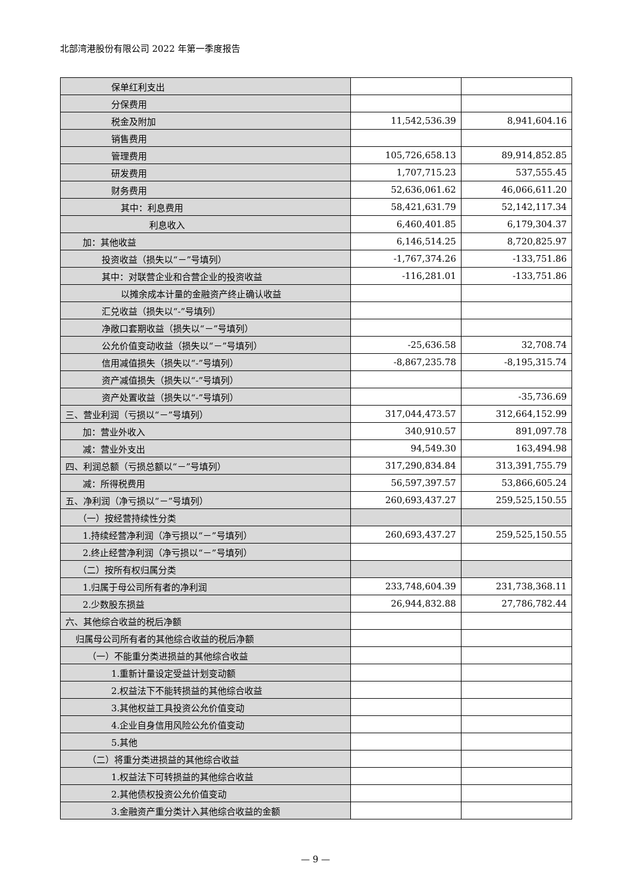北部湾港股份有限公司 2022 年第一季度报告
| 保单红利支出 | | |
| 分保费用 | | |
| 税金及附加 | 11,542,536.39 | 8,941,604.16 |
| 销售费用 | | |
| 管理费用 | 105,726,658.13 | 89,914,852.85 |
| 研发费用 | 1,707,715.23 | 537,555.45 |
| 财务费用 | 52,636,061.62 | 46,066,611.20 |
| 其中：利息费用 | 58,421,631.79 | 52,142,117.34 |
| 利息收入 | 6,460,401.85 | 6,179,304.37 |
| 加：其他收益 | 6,146,514.25 | 8,720,825.97 |
| 投资收益（损失以“－”号填列） | -1,767,374.26 | -133,751.86 |
| 其中：对联营企业和合营企业的投资收益 | -116,281.01 | -133,751.86 |
| 以摊余成本计量的金融资产终止确认收益 | | |
| 汇兑收益（损失以“-”号填列） | | |
| 净敞口套期收益（损失以“－”号填列） | | |
| 公允价值变动收益（损失以“－”号填列） | -25,636.58 | 32,708.74 |
| 信用减值损失（损失以“-”号填列） | -8,867,235.78 | -8,195,315.74 |
| 资产减值损失（损失以“-”号填列） | | |
| 资产处置收益（损失以“-”号填列） | | -35,736.69 |
| 三、营业利润（亏损以“－”号填列） | 317,044,473.57 | 312,664,152.99 |
| 加：营业外收入 | 340,910.57 | 891,097.78 |
| 减：营业外支出 | 94,549.30 | 163,494.98 |
| 四、利润总额（亏损总额以“－”号填列） | 317,290,834.84 | 313,391,755.79 |
| 减：所得税费用 | 56,597,397.57 | 53,866,605.24 |
| 五、净利润（净亏损以“－”号填列） | 260,693,437.27 | 259,525,150.55 |
| （一）按经营持续性分类 | | |
| 1.持续经营净利润（净亏损以“－”号填列） | 260,693,437.27 | 259,525,150.55 |
| 2.终止经营净利润（净亏损以“－”号填列） | | |
| （二）按所有权归属分类 | | |
| 1.归属于母公司所有者的净利润 | 233,748,604.39 | 231,738,368.11 |
| 2.少数股东损益 | 26,944,832.88 | 27,786,782.44 |
| 六、其他综合收益的税后净额 | | |
| 归属母公司所有者的其他综合收益的税后净额 | | |
| （一）不能重分类进损益的其他综合收益 | | |
| 1.重新计量设定受益计划变动额 | | |
| 2.权益法下不能转损益的其他综合收益 | | |
| 3.其他权益工具投资公允价值变动 | | |
| 4.企业自身信用风险公允价值变动 | | |
| 5.其他 | | |
| （二）将重分类进损益的其他综合收益 | | |
| 1.权益法下可转损益的其他综合收益 | | |
| 2.其他债权投资公允价值变动 | | |
| 3.金融资产重分类计入其他综合收益的金额 | | |
— 9 —